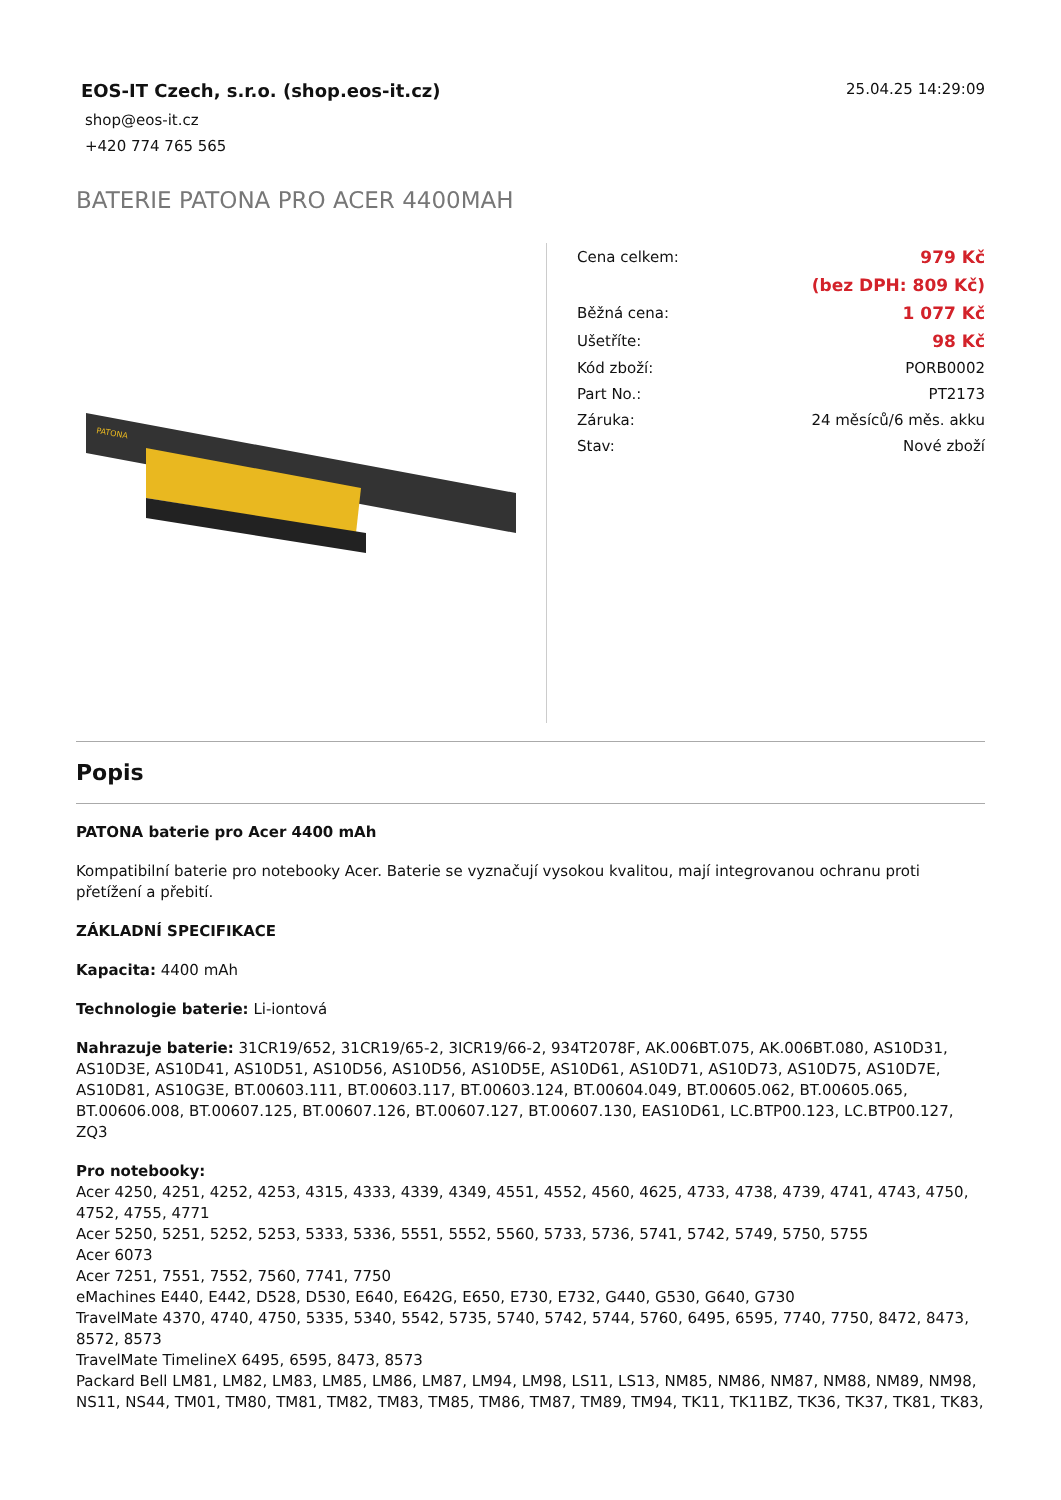EOS-IT Czech, s.r.o. (shop.eos-it.cz)
shop@eos-it.cz
+420 774 765 565
25.04.25 14:29:09
BATERIE PATONA PRO ACER 4400MAH
PATONA
| Cena celkem: | 979 Kč |
| | (bez DPH: 809 Kč) |
| Běžná cena: | 1 077 Kč |
| Ušetříte: | 98 Kč |
| Kód zboží: | PORB0002 |
| Part No.: | PT2173 |
| Záruka: | 24 měsíců/6 měs. akku |
| Stav: | Nové zboží |
Popis
PATONA baterie pro Acer 4400 mAh
Kompatibilní baterie pro notebooky Acer. Baterie se vyznačují vysokou kvalitou, mají integrovanou ochranu proti přetížení a přebití.
ZÁKLADNÍ SPECIFIKACE
Kapacita: 4400 mAh
Technologie baterie: Li-iontová
Nahrazuje baterie: 31CR19/652, 31CR19/65-2, 3ICR19/66-2, 934T2078F, AK.006BT.075, AK.006BT.080, AS10D31, AS10D3E, AS10D41, AS10D51, AS10D56, AS10D56, AS10D5E, AS10D61, AS10D71, AS10D73, AS10D75, AS10D7E, AS10D81, AS10G3E, BT.00603.111, BT.00603.117, BT.00603.124, BT.00604.049, BT.00605.062, BT.00605.065, BT.00606.008, BT.00607.125, BT.00607.126, BT.00607.127, BT.00607.130, EAS10D61, LC.BTP00.123, LC.BTP00.127, ZQ3
Pro notebooky:
Acer 4250, 4251, 4252, 4253, 4315, 4333, 4339, 4349, 4551, 4552, 4560, 4625, 4733, 4738, 4739, 4741, 4743, 4750, 4752, 4755, 4771
Acer 5250, 5251, 5252, 5253, 5333, 5336, 5551, 5552, 5560, 5733, 5736, 5741, 5742, 5749, 5750, 5755
Acer 6073
Acer 7251, 7551, 7552, 7560, 7741, 7750
eMachines E440, E442, D528, D530, E640, E642G, E650, E730, E732, G440, G530, G640, G730
TravelMate 4370, 4740, 4750, 5335, 5340, 5542, 5735, 5740, 5742, 5744, 5760, 6495, 6595, 7740, 7750, 8472, 8473, 8572, 8573
TravelMate TimelineX 6495, 6595, 8473, 8573
Packard Bell LM81, LM82, LM83, LM85, LM86, LM87, LM94, LM98, LS11, LS13, NM85, NM86, NM87, NM88, NM89, NM98, NS11, NS44, TM01, TM80, TM81, TM82, TM83, TM85, TM86, TM87, TM89, TM94, TK11, TK11BZ, TK36, TK37, TK81, TK83,